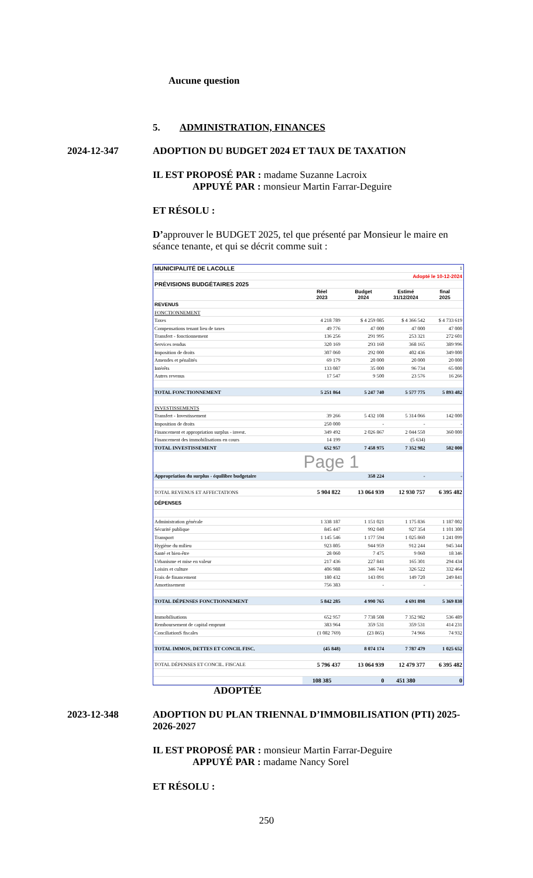Aucune question
5. ADMINISTRATION, FINANCES
2024-12-347 ADOPTION DU BUDGET 2024 ET TAUX DE TAXATION
IL EST PROPOSÉ PAR : madame Suzanne Lacroix
APPUYÉ PAR : monsieur Martin Farrar-Deguire
ET RÉSOLU :
D’approuver le BUDGET 2025, tel que présenté par Monsieur le maire en séance tenante, et qui se décrit comme suit :
| MUNICIPALITÉ DE LACOLLE | | | | 1 |
| | | | Adopté le 10-12-2024 | |
| PRÉVISIONS BUDGÉTAIRES 2025 | | | | |
| | Réel 2023 | Budget 2024 | Estimé 31/12/2024 | final 2025 |
| REVENUS | | | | |
| FONCTIONNEMENT | | | | |
| Taxes | 4 218 789 | $ 4 259 085 | $ 4 366 542 | $ 4 733 619 |
| Compensations tenant lieu de taxes | 49 776 | 47 000 | 47 000 | 47 000 |
| Transfert - fonctionnement | 136 256 | 291 995 | 253 321 | 272 601 |
| Services rendus | 320 169 | 293 160 | 368 165 | 389 996 |
| Imposition de droits | 307 060 | 292 000 | 402 436 | 349 000 |
| Amendes et pénalités | 69 179 | 20 000 | 20 000 | 20 000 |
| Intérêts | 133 087 | 35 000 | 96 734 | 65 000 |
| Autres revenus | 17 547 | 9 500 | 23 576 | 16 266 |
| TOTAL FONCTIONNEMENT | 5 251 864 | 5 247 740 | 5 577 775 | 5 893 482 |
| INVESTISSEMENTS | | | | |
| Transfert - Investissement | 39 266 | 5 432 108 | 5 314 066 | 142 000 |
| Imposition de droits | 250 000 | - | - | - |
| Financement et appropriation surplus - invest. | 349 492 | 2 026 867 | 2 044 550 | 360 000 |
| Financement des immobilisations en cours | 14 199 | | (5 634) | |
| TOTAL INVESTISSEMENT | 652 957 | 7 458 975 | 7 352 982 | 502 000 |
| | Page 1 | | | |
| Appropriation du surplus - équilibre budgetaire | | 358 224 | - | - |
| TOTAL REVENUS ET AFFECTATIONS | 5 904 822 | 13 064 939 | 12 930 757 | 6 395 482 |
| DÉPENSES | | | | |
| Administration générale | 1 338 187 | 1 151 021 | 1 175 836 | 1 187 002 |
| Sécurité publique | 845 447 | 992 040 | 927 354 | 1 101 300 |
| Transport | 1 145 546 | 1 177 594 | 1 025 860 | 1 241 099 |
| Hygiène du milieu | 923 805 | 944 959 | 912 244 | 945 344 |
| Santé et bien-être | 28 060 | 7 475 | 9 060 | 18 346 |
| Urbanisme et mise en valeur | 217 436 | 227 841 | 165 301 | 294 434 |
| Loisirs et culture | 406 988 | 346 744 | 326 522 | 332 464 |
| Frais de financement | 180 432 | 143 091 | 149 720 | 249 841 |
| Amortissement | 756 383 | - | - | - |
| TOTAL DÉPENSES FONCTIONNEMENT | 5 842 285 | 4 990 765 | 4 691 898 | 5 369 830 |
| Immobilisations | 652 957 | 7 738 508 | 7 352 982 | 536 489 |
| Remboursement de capital emprunt | 383 964 | 359 531 | 359 531 | 414 231 |
| ConciliationS fiscales | (1 082 769) | (23 865) | 74 966 | 74 932 |
| TOTAL IMMOS, DETTES ET CONCIL FISC. | (45 848) | 8 074 174 | 7 787 479 | 1 025 652 |
| TOTAL DÉPENSES ET CONCIL. FISCALE | 5 796 437 | 13 064 939 | 12 479 377 | 6 395 482 |
| | 108 385 | 0 | 451 380 | 0 |
ADOPTÉE
2023-12-348
ADOPTION DU PLAN TRIENNAL D’IMMOBILISATION (PTI) 2025-2026-2027
IL EST PROPOSÉ PAR : monsieur Martin Farrar-Deguire
APPUYÉ PAR : madame Nancy Sorel
ET RÉSOLU :
250